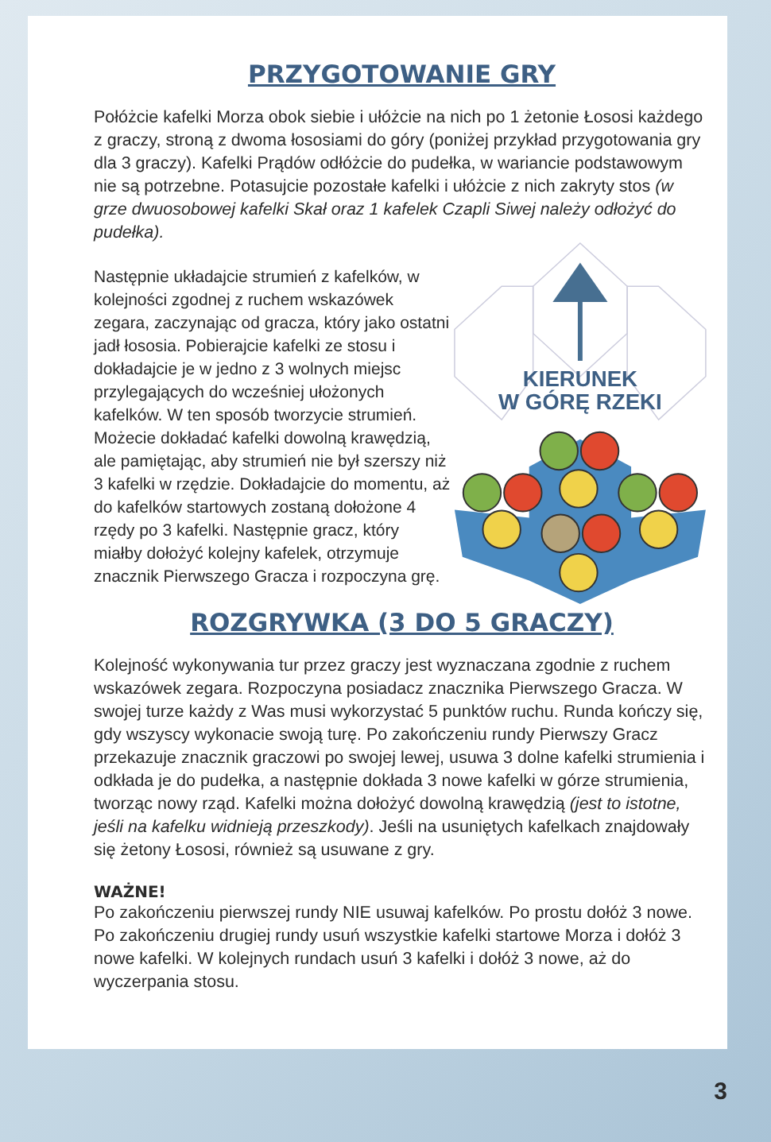PRZYGOTOWANIE GRY
Połóżcie kafelki Morza obok siebie i ułóżcie na nich po 1 żetonie Łososi każdego z graczy, stroną z dwoma łososiami do góry (poniżej przykład przygotowania gry dla 3 graczy). Kafelki Prądów odłóżcie do pudełka, w wariancie podstawowym nie są potrzebne. Potasujcie pozostałe kafelki i ułóżcie z nich zakryty stos (w grze dwuosobowej kafelki Skał oraz 1 kafelek Czapli Siwej należy odłożyć do pudełka).
Następnie układajcie strumień z kafelków, w kolejności zgodnej z ruchem wskazówek zegara, zaczynając od gracza, który jako ostatni jadł łososia. Pobierajcie kafelki ze stosu i dokładajcie je w jedno z 3 wolnych miejsc przylegających do wcześniej ułożonych kafelków. W ten sposób tworzycie strumień. Możecie dokładać kafelki dowolną krawędzią, ale pamiętając, aby strumień nie był szerszy niż 3 kafelki w rzędzie. Dokładajcie do momentu, aż do kafelków startowych zostaną dołożone 4 rzędy po 3 kafelki. Następnie gracz, który miałby dołożyć kolejny kafelek, otrzymuje znacznik Pierwszego Gracza i rozpoczyna grę.
KIERUNEK
W GÓRĘ RZEKI
ROZGRYWKA (3 DO 5 GRACZY)
Kolejność wykonywania tur przez graczy jest wyznaczana zgodnie z ruchem wskazówek zegara. Rozpoczyna posiadacz znacznika Pierwszego Gracza. W swojej turze każdy z Was musi wykorzystać 5 punktów ruchu. Runda kończy się, gdy wszyscy wykonacie swoją turę. Po zakończeniu rundy Pierwszy Gracz przekazuje znacznik graczowi po swojej lewej, usuwa 3 dolne kafelki strumienia i odkłada je do pudełka, a następnie dokłada 3 nowe kafelki w górze strumienia, tworząc nowy rząd. Kafelki można dołożyć dowolną krawędzią (jest to istotne, jeśli na kafelku widnieją przeszkody). Jeśli na usuniętych kafelkach znajdowały się żetony Łososi, również są usuwane z gry.
WAŻNE!
Po zakończeniu pierwszej rundy NIE usuwaj kafelków. Po prostu dołóż 3 nowe. Po zakończeniu drugiej rundy usuń wszystkie kafelki startowe Morza i dołóż 3 nowe kafelki. W kolejnych rundach usuń 3 kafelki i dołóż 3 nowe, aż do wyczerpania stosu.
3